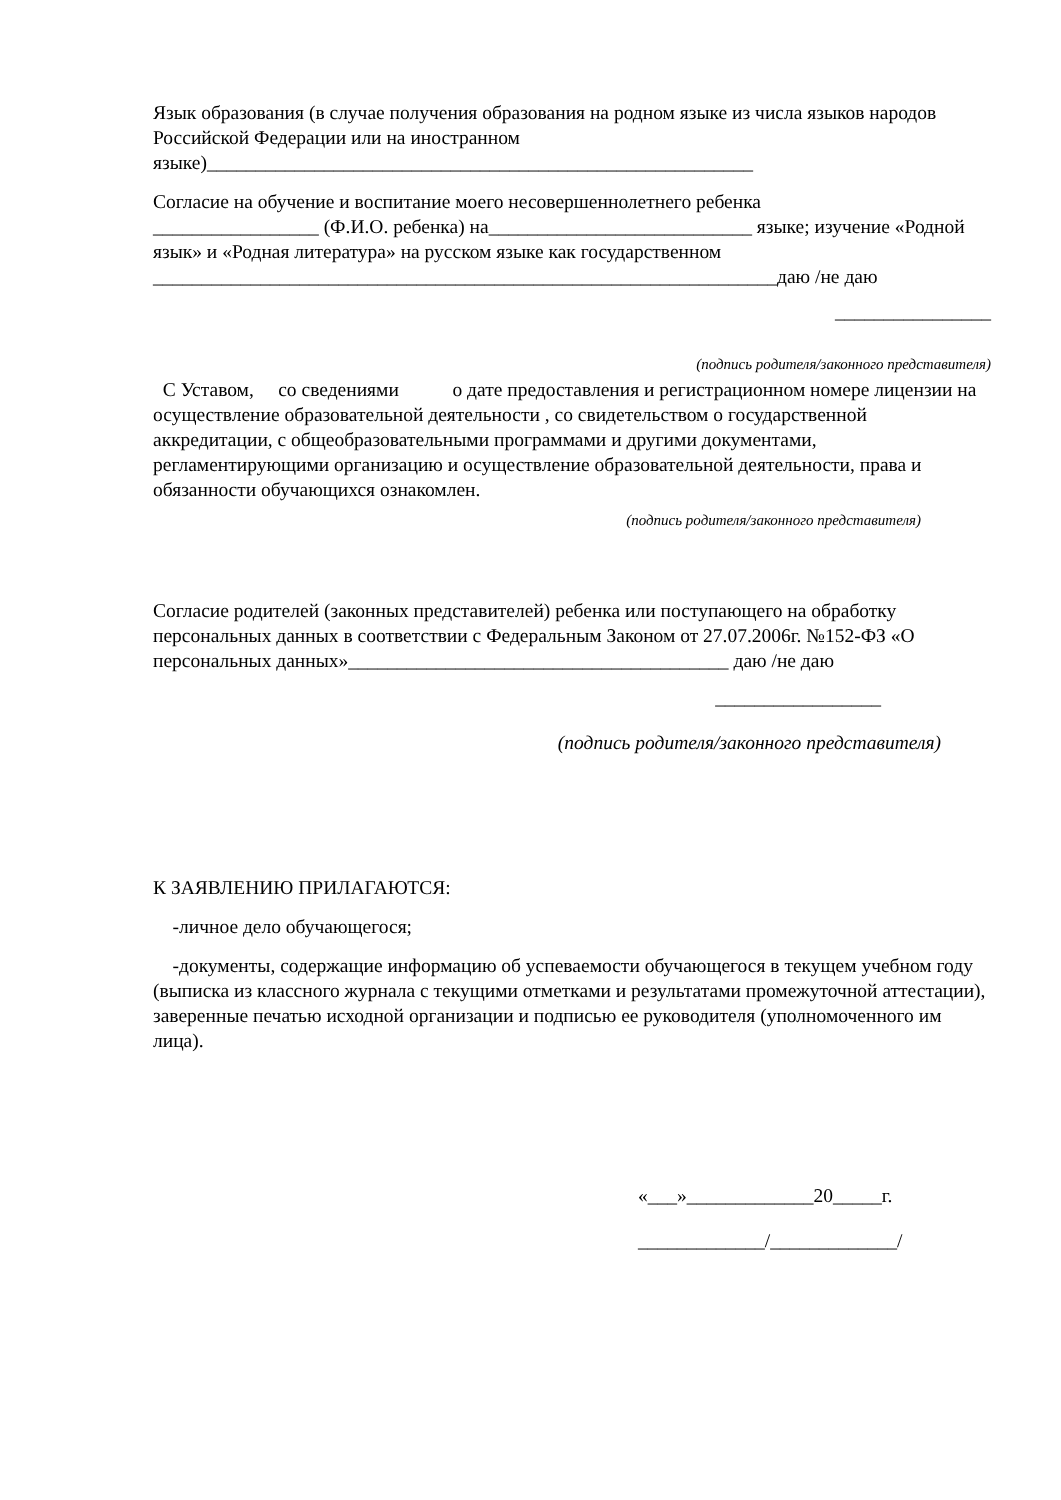Язык образования (в случае получения образования на родном языке из числа языков народов Российской Федерации или на иностранном
языке)________________________________________________________
Согласие на обучение и воспитание моего несовершеннолетнего ребенка
_________________ (Ф.И.О. ребенка) на___________________________ языке; изучение «Родной язык» и «Родная литература» на русском языке как государственном
________________________________________________________________даю /не даю
________________
(подпись родителя/законного представителя)
С Уставом, со сведениями о дате предоставления и регистрационном номере лицензии на осуществление образовательной деятельности , со свидетельством о государственной аккредитации, с общеобразовательными программами и другими документами, регламентирующими организацию и осуществление образовательной деятельности, права и обязанности обучающихся ознакомлен.
(подпись родителя/законного представителя)
Согласие родителей (законных представителей) ребенка или поступающего на обработку персональных данных в соответствии с Федеральным Законом от 27.07.2006г. №152-ФЗ «О персональных данных»_______________________________________ даю /не даю
_________________
(подпись родителя/законного представителя)
К ЗАЯВЛЕНИЮ ПРИЛАГАЮТСЯ:
-личное дело обучающегося;
-документы, содержащие информацию об успеваемости обучающегося в текущем учебном году (выписка из классного журнала с текущими отметками и результатами промежуточной аттестации), заверенные печатью исходной организации и подписью ее руководителя (уполномоченного им лица).
«___»_____________20_____г.
_____________/_____________/